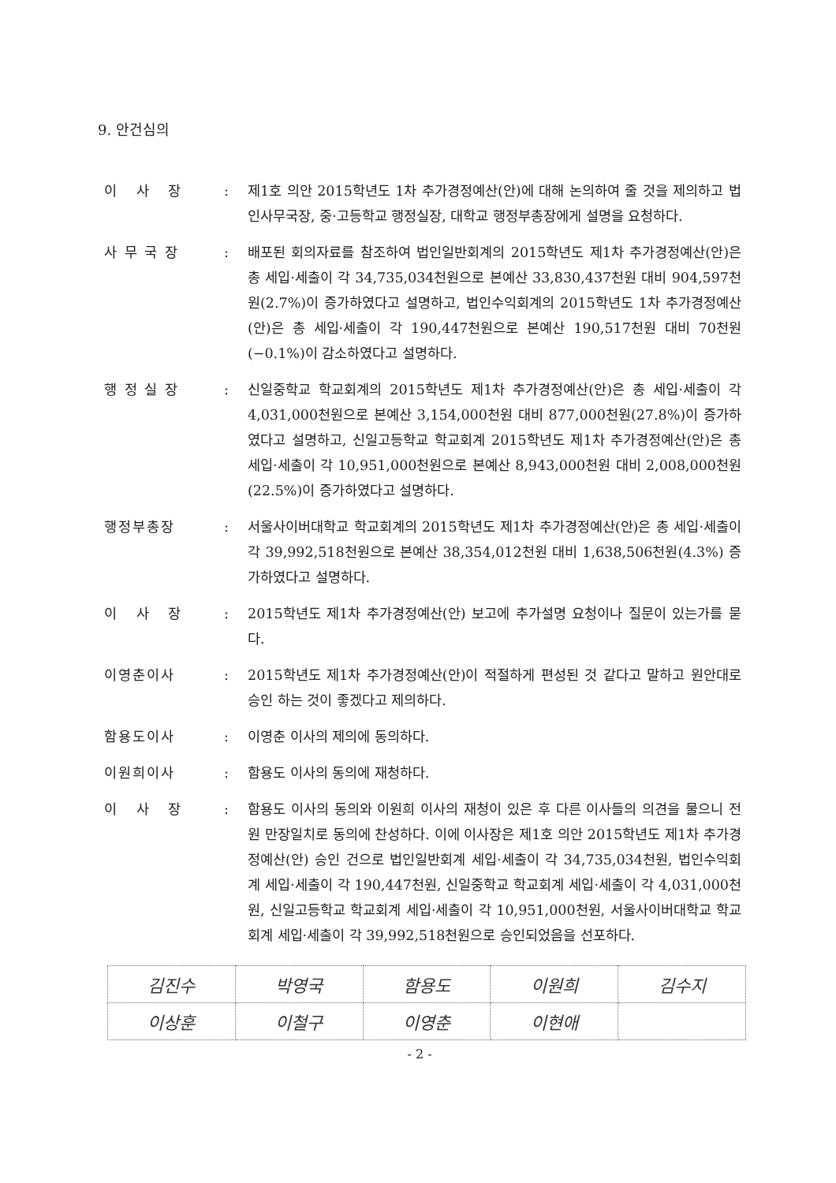9. 안건심의
이 사 장 : 제1호 의안 2015학년도 1차 추가경정예산(안)에 대해 논의하여 줄 것을 제의하고 법인사무국장, 중·고등학교 행정실장, 대학교 행정부총장에게 설명을 요청하다.
사 무 국 장 : 배포된 회의자료를 참조하여 법인일반회계의 2015학년도 제1차 추가경정예산(안)은 총 세입·세출이 각 34,735,034천원으로 본예산 33,830,437천원 대비 904,597천원(2.7%)이 증가하였다고 설명하고, 법인수익회계의 2015학년도 1차 추가경정예산(안)은 총 세입·세출이 각 190,447천원으로 본예산 190,517천원 대비 70천원(−0.1%)이 감소하였다고 설명하다.
행 정 실 장 : 신일중학교 학교회계의 2015학년도 제1차 추가경정예산(안)은 총 세입·세출이 각 4,031,000천원으로 본예산 3,154,000천원 대비 877,000천원(27.8%)이 증가하였다고 설명하고, 신일고등학교 학교회계 2015학년도 제1차 추가경정예산(안)은 총 세입·세출이 각 10,951,000천원으로 본예산 8,943,000천원 대비 2,008,000천원(22.5%)이 증가하였다고 설명하다.
행정부총장 : 서울사이버대학교 학교회계의 2015학년도 제1차 추가경정예산(안)은 총 세입·세출이 각 39,992,518천원으로 본예산 38,354,012천원 대비 1,638,506천원(4.3%) 증가하였다고 설명하다.
이 사 장 : 2015학년도 제1차 추가경정예산(안) 보고에 추가설명 요청이나 질문이 있는가를 묻다.
이영춘이사 : 2015학년도 제1차 추가경정예산(안)이 적절하게 편성된 것 같다고 말하고 원안대로 승인 하는 것이 좋겠다고 제의하다.
함용도이사 : 이영춘 이사의 제의에 동의하다.
이원희이사 : 함용도 이사의 동의에 재청하다.
이 사 장 : 함용도 이사의 동의와 이원희 이사의 재청이 있은 후 다른 이사들의 의견을 물으니 전원 만장일치로 동의에 찬성하다. 이에 이사장은 제1호 의안 2015학년도 제1차 추가경정예산(안) 승인 건으로 법인일반회계 세입·세출이 각 34,735,034천원, 법인수익회계 세입·세출이 각 190,447천원, 신일중학교 학교회계 세입·세출이 각 4,031,000천원, 신일고등학교 학교회계 세입·세출이 각 10,951,000천원, 서울사이버대학교 학교회계 세입·세출이 각 39,992,518천원으로 승인되었음을 선포하다.
| 김진수 | 박영국 | 함용도 | 이원희 | 김수지 |
| 이상훈 | 이철구 | 이영춘 | 이현애 | |
- 2 -